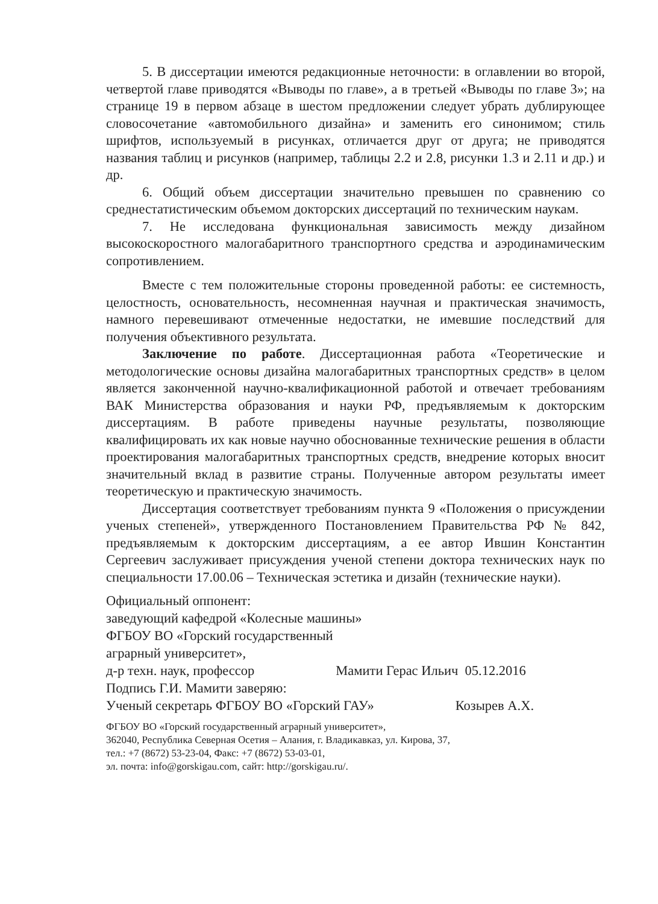5. В диссертации имеются редакционные неточности: в оглавлении во второй, четвертой главе приводятся «Выводы по главе», а в третьей «Выводы по главе 3»; на странице 19 в первом абзаце в шестом предложении следует убрать дублирующее словосочетание «автомобильного дизайна» и заменить его синонимом; стиль шрифтов, используемый в рисунках, отличается друг от друга; не приводятся названия таблиц и рисунков (например, таблицы 2.2 и 2.8, рисунки 1.3 и 2.11 и др.) и др.
6. Общий объем диссертации значительно превышен по сравнению со среднестатистическим объемом докторских диссертаций по техническим наукам.
7. Не исследована функциональная зависимость между дизайном высокоскоростного малогабаритного транспортного средства и аэродинамическим сопротивлением.
Вместе с тем положительные стороны проведенной работы: ее системность, целостность, основательность, несомненная научная и практическая значимость, намного перевешивают отмеченные недостатки, не имевшие последствий для получения объективного результата.
Заключение по работе. Диссертационная работа «Теоретические и методологические основы дизайна малогабаритных транспортных средств» в целом является законченной научно-квалификационной работой и отвечает требованиям ВАК Министерства образования и науки РФ, предъявляемым к докторским диссертациям. В работе приведены научные результаты, позволяющие квалифицировать их как новые научно обоснованные технические решения в области проектирования малогабаритных транспортных средств, внедрение которых вносит значительный вклад в развитие страны. Полученные автором результаты имеет теоретическую и практическую значимость.
Диссертация соответствует требованиям пункта 9 «Положения о присуждении ученых степеней», утвержденного Постановлением Правительства РФ № 842, предъявляемым к докторским диссертациям, а ее автор Ившин Константин Сергеевич заслуживает присуждения ученой степени доктора технических наук по специальности 17.00.06 – Техническая эстетика и дизайн (технические науки).
Официальный оппонент:
заведующий кафедрой «Колесные машины»
ФГБОУ ВО «Горский государственный
аграрный университет»,
д-р техн. наук, профессор Мамити Герас Ильич 05.12.2016
Подпись Г.И. Мамити заверяю:
Ученый секретарь ФГБОУ ВО «Горский ГАУ» Козырев А.Х.
ФГБОУ ВО «Горский государственный аграрный университет»,
362040, Республика Северная Осетия – Алания, г. Владикавказ, ул. Кирова, 37,
тел.: +7 (8672) 53-23-04, Факс: +7 (8672) 53-03-01,
эл. почта: info@gorskigau.com, сайт: http://gorskigau.ru/.